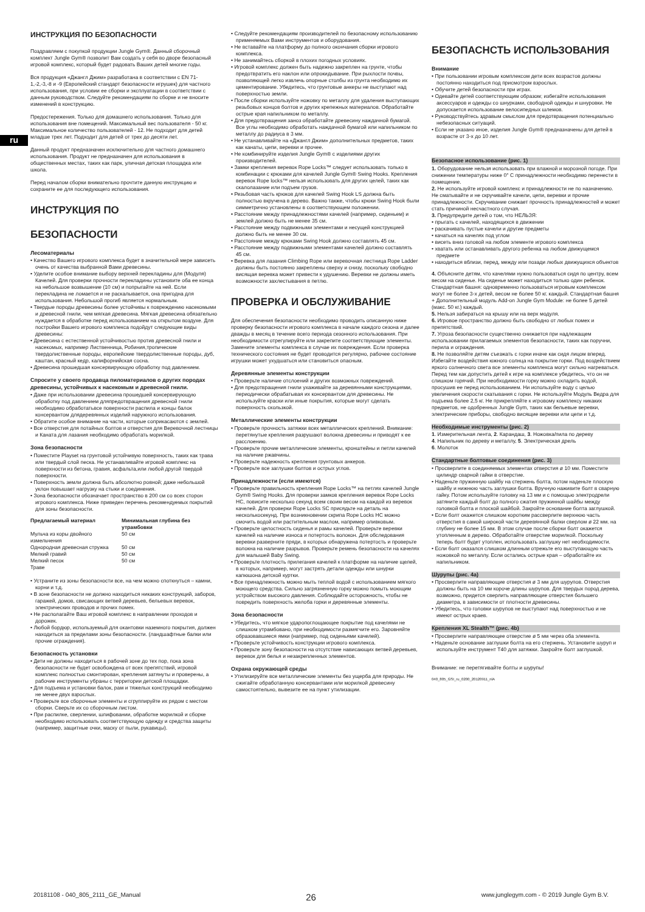ru
ИНСТРУКЦИЯ ПО БЕЗОПАСНОСТИ
Поздравляем с покупкой продукции Jungle Gym®. Данный сборочный комплект Jungle Gym® позволит Вам создать у себя во дворе безопасный игровой комплекс, который будет радовать Ваших детей многие годы.
Вся продукция «Джангл Джим» разработана в соответствии с EN 71-1,-2,-3,-8 и -9 (Европейский стандарт безопасности игрушек) для частного использования, при условии ее сборки и эксплуатации в соответствии с данным руководством. Следуйте рекомендациям по сборке и не вносите изменений в конструкцию.
Предостережения. Только для домашнего использования. Только для использования вне помещений. Максимальный вес пользователя - 50 кг. Максимальное количество пользователей - 12. Не подходит для детей младше трех лет. Подходит для детей от трех до десяти лет.
Данный продукт предназначен исключительно для частного домашнего использования. Продукт не предназначен для использования в общественных местах, таких как парк, уличная детская площадка или школа.
Перед началом сборки внимательно прочтите данную инструкцию и сохраните ее для последующего использования.
ИНСТРУКЦИЯ ПО
БЕЗОПАСНОСТИ
Лесоматериалы
• Качество Вашего игрового комплекса будет в значительной мере зависеть очень от качества выбранной Вами древесины.
• Уделите особое внимание выбору верхней перекладины для (Модуля) Качелей. Для проверки прочности перекладины установите оба ее конца на небольшое возвышение (10 см) и попрыгайте на ней. Если перекладина не ломается и не раскалывается, она пригодна для использования. Небольшой прогиб является нормальным.
• Твердые породы древесины более устойчивы к повреждению насекомыми и древесной гнили, чем мягкая древесина. Мягкая древесина обязательно нуждается в обработке перед использованием на открытом воздухе. Для постройки Вашего игрового комплекса подойдут следующие виды древесины:
• Древесина с естественной устойчивостью против древесной гнили и насекомых, например Лиственница, Робиния,тропические твердолиственные породы, европейские твердолиственные породы, дуб, каштан, красный кедр, калифорнийская сосна.
• Древесина прошедшая консервирующую обработку под давлением.
Спросите у своего продавца пиломатериалов о других породах древесины, устойчивых к насекомым и древесной гнили.
• Даже при использовании древесина прошедшей консервирующую обработку под давлением дляпредотвращения древесной гнили необходимо обработатьвсе поверхности распила и концы балок консервантом длядеревянных изделий наружного использования.
• Обратите особое внимание на части, которые соприкасаются с землей.
• Все отверстия для потайных болтов и отверстия для Веревочной лестницы и Каната для лазания необходимо обработать морилкой.
Зона безопасности
• Поместите Playset на грунтовой устойчивую поверхность, таких как трава или твердый слой песка. Не устанавливайте игровой комплекс на поверхности из бетона, гравия, асфальта,или любой другой твердой поверхности.
• Поверхность земли должна быть абсолютно ровной; даже небольшой уклон повышает нагрузку на стыки и соединения.
• Зона безопасности обозначает пространство в 200 см со всех сторон игрового комплекса. Ниже приведен перечень рекомендуемых покрытий для зоны безопасности.
| Предлагаемый материал | Минимальная глубина без утрамбовки |
| --- | --- |
| Мульча из коры двойного измельчения | 50 см |
| Однородная древесная стружка | 50 см |
| Мелкий гравий | 50 см |
| Мелкий песок | 50 см |
| Траве | |
• Устраните из зоны безопасности все, на чем можно споткнуться – камни, корни и т.д.
• В зоне безопасности не должно находиться никаких конструкций, заборов, гаражей, домов, свисающих ветвей деревьев, бельевых веревок, электрических проводов и прочих помех.
• Не располагайте Ваш игровой комплекс в направлении проходов и дорожек.
• Любой бордюр, используемый для окантовки наземного покрытия, должен находиться за пределами зоны безопасности. (ландшафтные балки или прочие ограждения).
Безопасность установки
• Дети не должны находиться в рабочей зоне до тех пор, пока зона безопасности не будет освобождена от всех препятствий, игровой комплекс полностью смонтирован, крепления затянуты и проверены, а рабочие инструменты убраны с территории детской площадки.
• Для подъема и установки балок, рам и тяжелых конструкций необходимо не менее двух взрослых.
• Проверьте все сборочные элементы и сгруппируйте их рядом с местом сборки. Сверьте их со сборочным листом.
• При распилке, сверлении, шлифовании, обработке морилкой и сборке необходимо использовать соответствующую одежду и средства защиты (например, защитные очки, маску от пыли, рукавицы).
• Следуйте рекомендациям производителей по безопасному использованию применяемых Вами инструментов и оборудования.
• Не вставайте на платформу до полного окончания сборки игрового комплекса.
• Не занимайтесь сборкой в плохих погодных условиях.
• Игровой комплекс должен быть надежно закреплен на грунте, чтобы предотвратить его наклон или опрокидывание. При рыхлости почвы, позволяющей легко извлечь опорные столбы из грунта необходимо их цементирование. Убедитесь, что грунтовые анкеры не выступают над поверхностью земли.
• После сборки используйте ножовку по металлу для удаления выступающих резьбовых концов болтов и других крепежных материалов. Обработайте острые края напильником по металлу.
• Для предотвращения заноз обработайте древесину наждачной бумагой. Все углы необходимо обработать наждачной бумагой или напильником по металлу до радиуса в 3 мм.
• Не устанавливайте на «Джангл Джим» дополнительных предметов, таких как канаты, цепи, веревки и прочее.
• Не комбинируйте изделия Jungle Gym® с изделиями других производителей.
• Замки крепления веревок Rope Locks™ следует использовать только в комбинации с крюками для качелей Jungle Gym® Swing Hooks. Крепления веревок Rope locks™ нельзя использовать для других целей, таких как скалолазание или подъем грузов.
• Резьбовая часть крюков для качелей Swing Hook LS должна быть полностью вкручена в дерево. Важно также, чтобы крюки Swing Hook были симметрично установлены в соответствующем положении.
• Расстояние между принадлежностями качелей (например, сиденьем) и землей должно быть не менее 35 см.
• Расстояние между подвижными элементами и несущей конструкцией должно быть не менее 30 см.
• Расстояние между крюками Swing Hook должно составлять 45 см.
• Расстояние между подвижными элементами качелей должно составлять 45 см.
• Веревка для лазания Climbing Rope или веревочная лестница Rope Ladder должны быть постоянно закреплены сверху и снизу, поскольку свободно висящая веревка может привести к удушению. Веревки не должны иметь возможности захлестывания в петлю.
ПРОВЕРКА И ОБСЛУЖИВАНИЕ
Для обеспечения безопасности необходимо проводить описанную ниже проверку безопасности игрового комплекса в начале каждого сезона и далее дважды в месяц в течение всего периода сезонного использования. При необходимости отрегулируйте или закрепите соответствующие элементы. Замените элементы комплекса в случае их повреждения. Если проверка технического состояния не будет проводится регулярно, рабочее состояние игрушки может ухудшаться или становиться опасным.
Деревянные элементы конструкции
• Проверьте наличие отслоений и других возможных повреждений.
• Для предотвращения гнили ухаживайте за деревянными конструкциями, периодически обрабатывая их консервантом для древесины. Не используйте краски или иные покрытия, которые могут сделать поверхность скользкой.
Металлические элементы конструкции
• Проверьте прочность затяжки всех металлических креплений. Внимание: перетянутые крепления разрушают волокна древесины и приводят к ее расслоению.
• Проверьте прочие металлические элементы, кронштейны и петли качелей на наличие ржавчины.
• Проверьте надежность крепления грунтовых анкеров.
• Проверьте все заглушки болтов и острых углов.
Принадлежности (если имеются)
• Проверьте правильность крепления Rope Locks™ на петлях качелей Jungle Gym® Swing Hooks. Для проверки замков крепления веревок Rope Locks HC, повисите несколько секунд всем своим весом на каждой из веревок качелей. Для проверки Rope Locks SC присядьте на деталь на несколькосекунд. При возникновении скрипа Rope Locks HC можно смочить водой или растительным маслом, например оливковым.
• Проверьте целостность сиденья и рамы качелей. Проверьте веревки качелей на наличие износа и потертость волокон. Для обследования веревки разверните пряди, в которых обнаружена потертость и проверьте волокна на наличие разрывов. Проверьте ремень безопасности на качелях для малышей Baby Swing.
• Проверьте плотность прилегания качелей к платформе на наличие щелей, в которых, например, могут застрять детали одежды или шнурки капюшона детской куртки.
• Все принадлежность можно мыть теплой водой с использованием мягкого моющего средства. Сильно загрязненную горку можно помыть моющим устройством высокого давления. Соблюдайте осторожность, чтобы не повредить поверхность желоба горки и деревянные элементы.
Зона безопасности
• Убедитесь, что мягкое ударопоглощающее покрытие под качелями не слишком утрамбовано, при необходимости размягчите его. Заровняйте образовавшиеся ямки (например, под сиденьями качелей).
• Проверьте устойчивость конструкции игрового комплекса.
• Проверьте зону безопасности на отсутствие нависающих ветвей деревьев, веревок для белья и незакрепленных элементов.
Охрана окружающей среды
• Утилизируйте все металлические элементы без ущерба для природы. Не сжигайте обработанную консервантами или морилкой древесину самостоятельно, вывезите ее на пункт утилизации.
БЕЗОПАСНСТЬ ИСПОЛЬЗОВАНИЯ
Внимание
• При пользовании игровым комплексом дети всех возрастов должны постоянно находиться под присмотром взрослых.
• Обучите детей безопасности при играх.
• Одевайте детей соответствующим образом; избегайте использования аксессуаров и одежды со шнурками, свободной одежды и шнуровки. Не допускается использование велосипедных шлемов.
• Руководствуйтесь здравым смыслом для предотвращения потенциально небезопасных ситуаций.
• Если не указано иное, изделия Jungle Gym® предназначены для детей в возрасте от 3-х до 10 лет.
Безопасное использование (рис. 1)
1. Оборудование нельзя использовать при влажной и морозной погоде. При снижении температуры ниже 0° C принадлежности необходимо перенести в помещение.
2. Не используйте игровой комплекс и принадлежности не по назначению. Не сматывайте и не скручивайте качели, цепи, веревки и прочие принадлежности. Скручивание снижает прочность принадлежностей и может стать причиной несчастного случая.
3. Предупредите детей о том, что НЕЛЬЗЯ:
• прыгать с качелей, находящихся в движении
• раскачивать пустые качели и другие предметы
• качаться на качелях под углом
• висеть вниз головой на любом элементе игрового комплекса
• хватать или останавливать другого ребенка на любом движущемся предмете
• находиться вблизи, перед, между или позади любых движущихся объектов
4. Объясните детям, что качелями нужно пользоваться сидя по центру, всем весом на сиденье. На сиденье может находиться только один ребенок. Стандартная башня: одновременно пользоваться игровым комплексом могут не более 3-х детей, весом не более 50 кг. каждый. Стандартная башня + Дополнительный модуль Add-on Jungle Gym Module: не более 5 детей (макс. 50 кг.) каждый.
5. Нельзя забираться на крышу или на верх модуля.
6. Игровое пространство должно быть свободно от любых помех и препятствий.
7. Угроза безопасности существенно снижается при надлежащем использовании прилагаемых элементов безопасности, таких как поручни, перила и ограждения.
8. Не позволяйте детям съезжать с горки иначе как сидя лицом вперед. Избегайте воздействия южного солнца на покрытие горки. Под воздействием яркого солнечного света все элементы комплекса могут сильно нагреваться. Перед тем как допустить детей к игре на комплексе убедитесь, что он не слишком горячий. При необходимости горку можно охладить водой, просушив ее перед использованием. Ни используйте воду с целью увеличения скорости скатывания с горки. Не используйте Модуль Ведра для подъема более 2,5 кг. Не прикрепляйте к игровому комплексу никаких предметов, не одобренных Jungle Gym, таких как бельевые веревки, электрические приборы, свободно висящие веревки или цепи и т.д.
Необходимые инструменты (рис. 2)
1. Измерительная лента, 2. Карандаш, 3. Ножовка/пила по дереву
4. Напильник по дереву и металлу, 5. Электрическая дрель
6. Молоток
Стандартные болтовые соединения (рис. 3)
• Просверлите в соединяемых элементах отверстия ø 10 мм. Поместите цилиндр сварной гайки в отверстие.
• Наденьте пружинную шайбу на стержень болта, потом наденьте плоскую шайбу и нижнюю часть заглушки болта. Вручную наживите болт в сварную гайку. Потом используйте головку на 13 мм и с помощью электродрели затяните каждый болт до полного сжатия пружинной шайбы между головкой болта и плоской шайбой. Закройте основание болта заглушкой.
• Если болт окажется слишком коротким рассверлите верхнюю часть отверстия в самой широкой части деревянной балки сверлом ø 22 мм. на глубину не более 15 мм. В этом случае после сборки болт окажется утопленным в дерево. Обработайте отверстие морилкой. Поскольку теперь болт будет утоплен, использовать заглушку нет необходимости.
• Если болт оказался слишком длинным отрежьте его выступающую часть ножовкой по металлу. Если остались острые края – обработайте их напильником.
Шурупы (рис. 4a)
• Просверлите направляющие отверстия ø 3 мм для шурупов. Отверстия должны быть на 10 мм короче длины шурупов. Для твердых пород дерева, возможно, придется сверлить направляющие отверстия большего диаметра, в зависимости от плотности древесины.
• Убедитесь, что головки шурупов не выступают над поверхностью и не имеют острых краев.
Крепления XL Stealth™ (рис. 4b)
• Просверлите направляющее отверстие ø 5 мм через оба элемента.
• Наденьте основание заглушки болта на его стержень. Установите шуруп и используйте инструмент T40 для затяжки. Закройте болт заглушкой.
Внимание: не перетягивайте болты и шурупы!
040_805_GSI_ru_0200_20120911_nlA
20181108 - 040_805_2111_GE_Manual 26 www.junglegym.com - © 2019 Jungle Gym B.V.